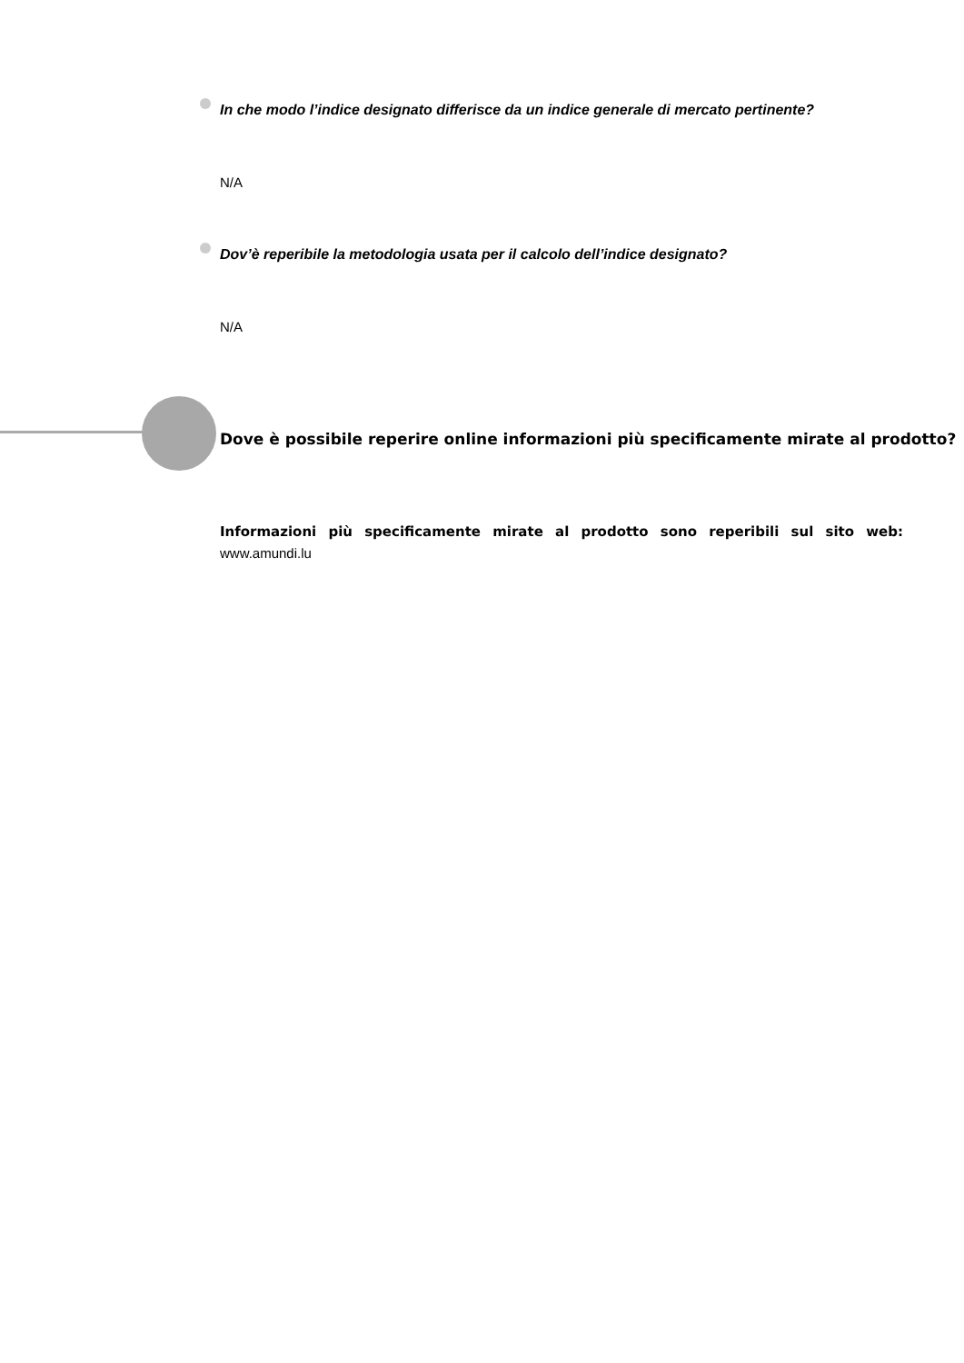In che modo l’indice designato differisce da un indice generale di mercato pertinente?
N/A
Dov’è reperibile la metodologia usata per il calcolo dell’indice designato?
N/A
Dove è possibile reperire online informazioni più specificamente mirate al prodotto?
Informazioni più specificamente mirate al prodotto sono reperibili sul sito web: www.amundi.lu